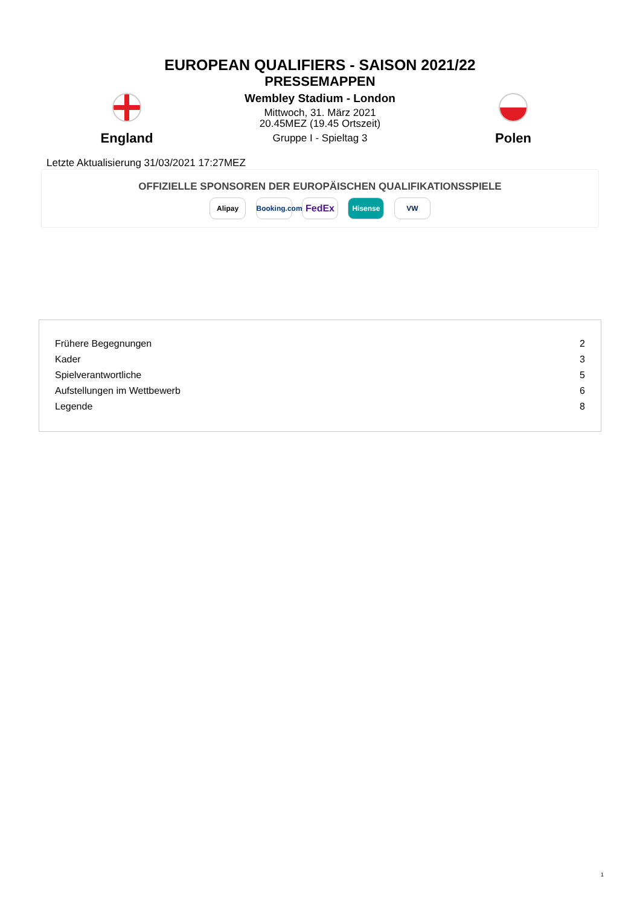EUROPEAN QUALIFIERS - SAISON 2021/22
PRESSEMAPPEN
England
Wembley Stadium - London
Mittwoch, 31. März 2021
20.45MEZ (19.45 Ortszeit)
Gruppe I - Spieltag 3
Polen
Letzte Aktualisierung 31/03/2021 17:27MEZ
OFFIZIELLE SPONSOREN DER EUROPÄISCHEN QUALIFIKATIONSSPIELE
Alipay Booking.com FedEx Hisense VW
| Frühere Begegnungen | 2 |
| Kader | 3 |
| Spielverantwortliche | 5 |
| Aufstellungen im Wettbewerb | 6 |
| Legende | 8 |
1